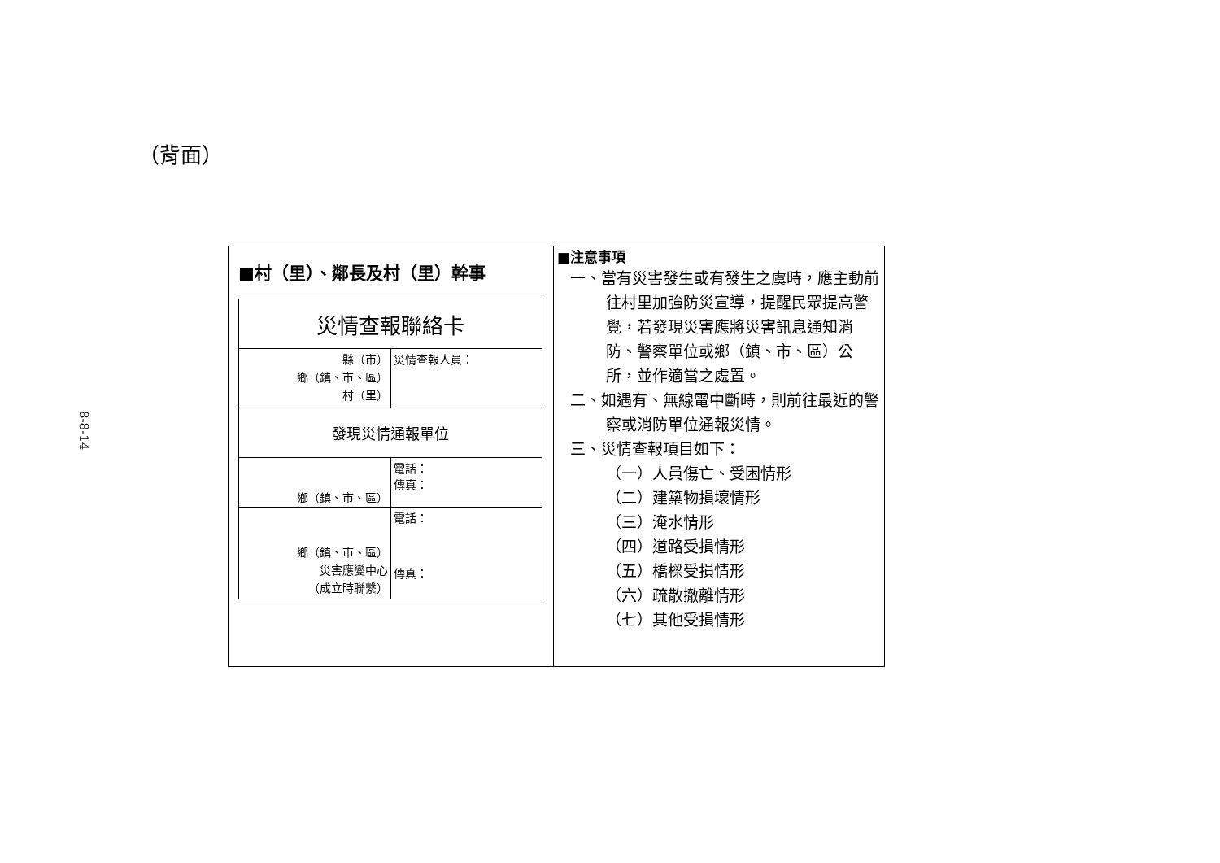8-8-14
（背面）
■村（里）、鄰長及村（里）幹事
| 災情查報聯絡卡 | |
| 縣（市） 鄉（鎮、市、區） 村（里） | 災情查報人員： |
| 發現災情通報單位 | |
| 鄉（鎮、市、區） | 電話： 傳真： |
| 鄉（鎮、市、區） 災害應變中心 （成立時聯繫） | 電話： 傳真： |
■注意事項
一、當有災害發生或有發生之虞時，應主動前往村里加強防災宣導，提醒民眾提高警覺，若發現災害應將災害訊息通知消防、警察單位或鄉（鎮、市、區）公所，並作適當之處置。
二、如遇有、無線電中斷時，則前往最近的警察或消防單位通報災情。
三、災情查報項目如下：
（一）人員傷亡、受困情形
（二）建築物損壞情形
（三）淹水情形
（四）道路受損情形
（五）橋樑受損情形
（六）疏散撤離情形
（七）其他受損情形